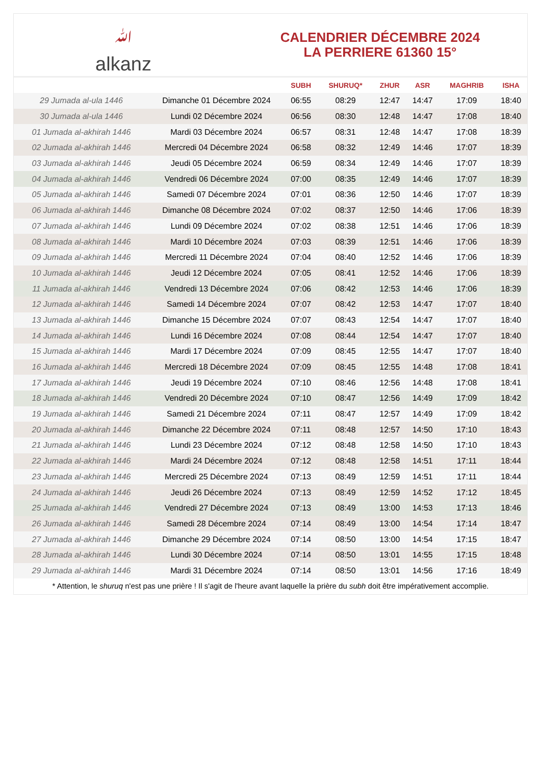ﷲ
alkanz
CALENDRIER DÉCEMBRE 2024
LA PERRIERE 61360 15°
| | | SUBH | SHURUQ* | ZHUR | ASR | MAGHRIB | ISHA |
| --- | --- | --- | --- | --- | --- | --- | --- |
| 29 Jumada al-ula 1446 | Dimanche 01 Décembre 2024 | 06:55 | 08:29 | 12:47 | 14:47 | 17:09 | 18:40 |
| 30 Jumada al-ula 1446 | Lundi 02 Décembre 2024 | 06:56 | 08:30 | 12:48 | 14:47 | 17:08 | 18:40 |
| 01 Jumada al-akhirah 1446 | Mardi 03 Décembre 2024 | 06:57 | 08:31 | 12:48 | 14:47 | 17:08 | 18:39 |
| 02 Jumada al-akhirah 1446 | Mercredi 04 Décembre 2024 | 06:58 | 08:32 | 12:49 | 14:46 | 17:07 | 18:39 |
| 03 Jumada al-akhirah 1446 | Jeudi 05 Décembre 2024 | 06:59 | 08:34 | 12:49 | 14:46 | 17:07 | 18:39 |
| 04 Jumada al-akhirah 1446 | Vendredi 06 Décembre 2024 | 07:00 | 08:35 | 12:49 | 14:46 | 17:07 | 18:39 |
| 05 Jumada al-akhirah 1446 | Samedi 07 Décembre 2024 | 07:01 | 08:36 | 12:50 | 14:46 | 17:07 | 18:39 |
| 06 Jumada al-akhirah 1446 | Dimanche 08 Décembre 2024 | 07:02 | 08:37 | 12:50 | 14:46 | 17:06 | 18:39 |
| 07 Jumada al-akhirah 1446 | Lundi 09 Décembre 2024 | 07:02 | 08:38 | 12:51 | 14:46 | 17:06 | 18:39 |
| 08 Jumada al-akhirah 1446 | Mardi 10 Décembre 2024 | 07:03 | 08:39 | 12:51 | 14:46 | 17:06 | 18:39 |
| 09 Jumada al-akhirah 1446 | Mercredi 11 Décembre 2024 | 07:04 | 08:40 | 12:52 | 14:46 | 17:06 | 18:39 |
| 10 Jumada al-akhirah 1446 | Jeudi 12 Décembre 2024 | 07:05 | 08:41 | 12:52 | 14:46 | 17:06 | 18:39 |
| 11 Jumada al-akhirah 1446 | Vendredi 13 Décembre 2024 | 07:06 | 08:42 | 12:53 | 14:46 | 17:06 | 18:39 |
| 12 Jumada al-akhirah 1446 | Samedi 14 Décembre 2024 | 07:07 | 08:42 | 12:53 | 14:47 | 17:07 | 18:40 |
| 13 Jumada al-akhirah 1446 | Dimanche 15 Décembre 2024 | 07:07 | 08:43 | 12:54 | 14:47 | 17:07 | 18:40 |
| 14 Jumada al-akhirah 1446 | Lundi 16 Décembre 2024 | 07:08 | 08:44 | 12:54 | 14:47 | 17:07 | 18:40 |
| 15 Jumada al-akhirah 1446 | Mardi 17 Décembre 2024 | 07:09 | 08:45 | 12:55 | 14:47 | 17:07 | 18:40 |
| 16 Jumada al-akhirah 1446 | Mercredi 18 Décembre 2024 | 07:09 | 08:45 | 12:55 | 14:48 | 17:08 | 18:41 |
| 17 Jumada al-akhirah 1446 | Jeudi 19 Décembre 2024 | 07:10 | 08:46 | 12:56 | 14:48 | 17:08 | 18:41 |
| 18 Jumada al-akhirah 1446 | Vendredi 20 Décembre 2024 | 07:10 | 08:47 | 12:56 | 14:49 | 17:09 | 18:42 |
| 19 Jumada al-akhirah 1446 | Samedi 21 Décembre 2024 | 07:11 | 08:47 | 12:57 | 14:49 | 17:09 | 18:42 |
| 20 Jumada al-akhirah 1446 | Dimanche 22 Décembre 2024 | 07:11 | 08:48 | 12:57 | 14:50 | 17:10 | 18:43 |
| 21 Jumada al-akhirah 1446 | Lundi 23 Décembre 2024 | 07:12 | 08:48 | 12:58 | 14:50 | 17:10 | 18:43 |
| 22 Jumada al-akhirah 1446 | Mardi 24 Décembre 2024 | 07:12 | 08:48 | 12:58 | 14:51 | 17:11 | 18:44 |
| 23 Jumada al-akhirah 1446 | Mercredi 25 Décembre 2024 | 07:13 | 08:49 | 12:59 | 14:51 | 17:11 | 18:44 |
| 24 Jumada al-akhirah 1446 | Jeudi 26 Décembre 2024 | 07:13 | 08:49 | 12:59 | 14:52 | 17:12 | 18:45 |
| 25 Jumada al-akhirah 1446 | Vendredi 27 Décembre 2024 | 07:13 | 08:49 | 13:00 | 14:53 | 17:13 | 18:46 |
| 26 Jumada al-akhirah 1446 | Samedi 28 Décembre 2024 | 07:14 | 08:49 | 13:00 | 14:54 | 17:14 | 18:47 |
| 27 Jumada al-akhirah 1446 | Dimanche 29 Décembre 2024 | 07:14 | 08:50 | 13:00 | 14:54 | 17:15 | 18:47 |
| 28 Jumada al-akhirah 1446 | Lundi 30 Décembre 2024 | 07:14 | 08:50 | 13:01 | 14:55 | 17:15 | 18:48 |
| 29 Jumada al-akhirah 1446 | Mardi 31 Décembre 2024 | 07:14 | 08:50 | 13:01 | 14:56 | 17:16 | 18:49 |
* Attention, le shuruq n'est pas une prière ! Il s'agit de l'heure avant laquelle la prière du subh doit être impérativement accomplie.